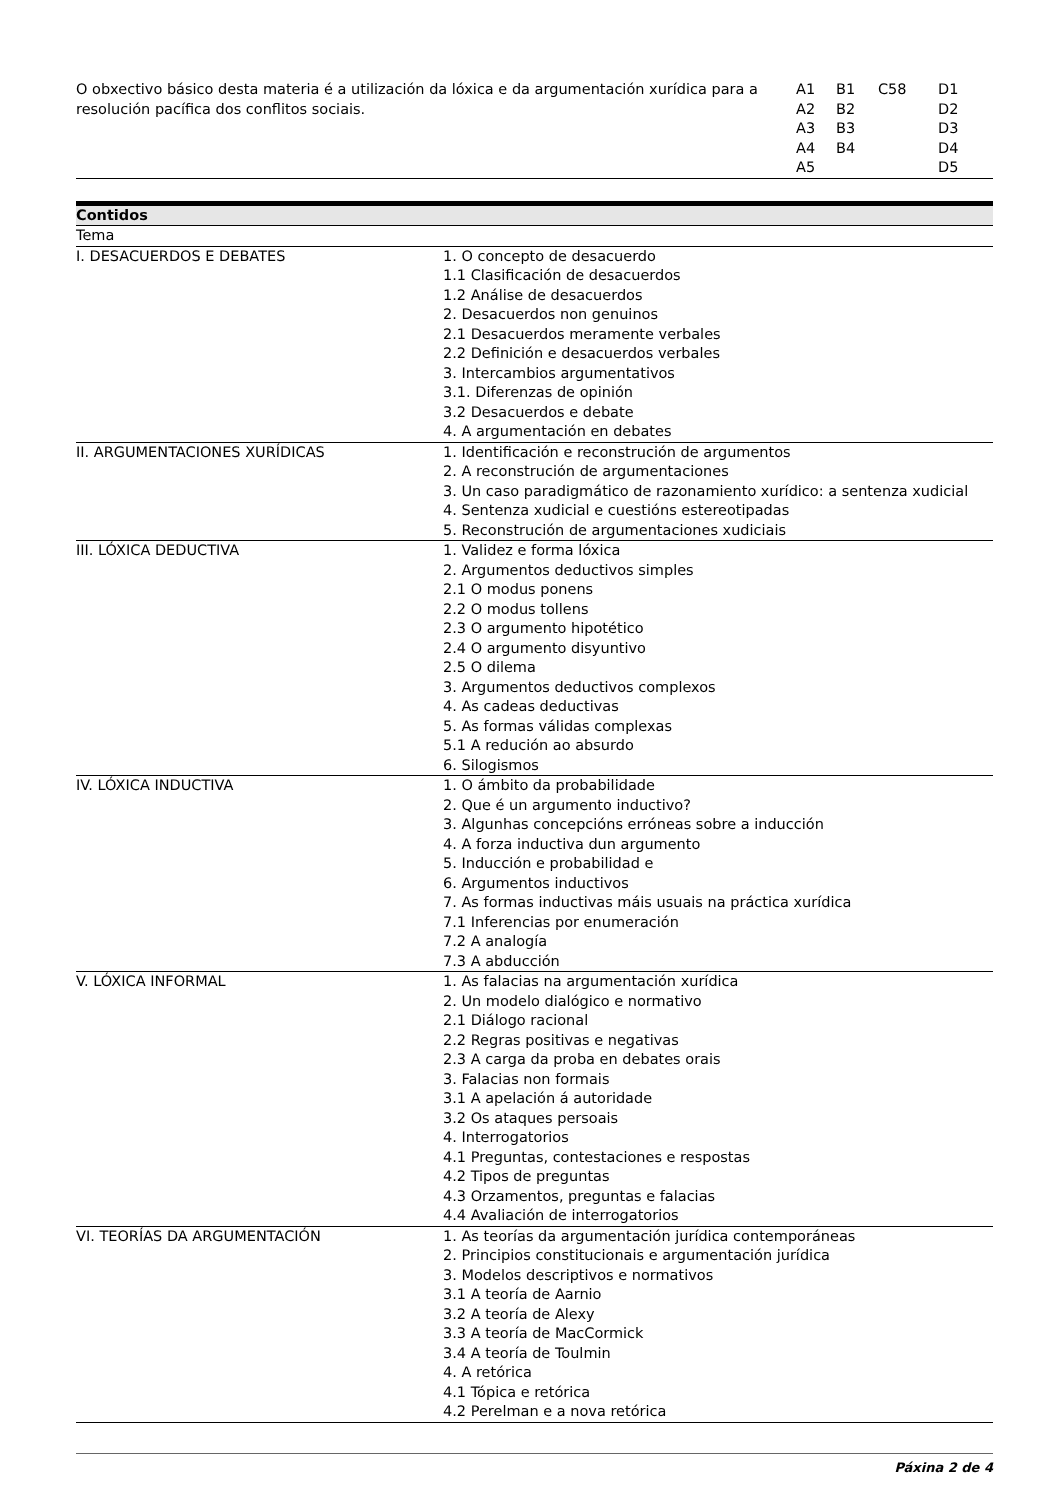| O obxectivo básico desta materia é a utilización da lóxica e da argumentación xurídica para a resolución pacífica dos conflitos sociais. | A1 A2 A3 A4 A5 | B1 B2 B3 B4 | C58 | D1 D2 D3 D4 D5 |
| Contidos | |
| --- | --- |
| Tema | |
| I. DESACUERDOS E DEBATES | 1. O concepto de desacuerdo 1.1 Clasificación de desacuerdos 1.2 Análise de desacuerdos 2. Desacuerdos non genuinos 2.1 Desacuerdos meramente verbales 2.2 Definición e desacuerdos verbales 3. Intercambios argumentativos 3.1. Diferenzas de opinión 3.2 Desacuerdos e debate 4. A argumentación en debates |
| II. ARGUMENTACIONES XURÍDICAS | 1. Identificación e reconstrución de argumentos 2. A reconstrución de argumentaciones 3. Un caso paradigmático de razonamiento xurídico: a sentenza xudicial 4. Sentenza xudicial e cuestións estereotipadas 5. Reconstrución de argumentaciones xudiciais |
| III. LÓXICA DEDUCTIVA | 1. Validez e forma lóxica 2. Argumentos deductivos simples 2.1 O modus ponens 2.2 O modus tollens 2.3 O argumento hipotético 2.4 O argumento disyuntivo 2.5 O dilema 3. Argumentos deductivos complexos 4. As cadeas deductivas 5. As formas válidas complexas 5.1 A redución ao absurdo 6. Silogismos |
| IV. LÓXICA INDUCTIVA | 1. O ámbito da probabilidade 2. Que é un argumento inductivo? 3. Algunhas concepcións erróneas sobre a inducción 4. A forza inductiva dun argumento 5. Inducción e probabilidad e 6. Argumentos inductivos 7. As formas inductivas máis usuais na práctica xurídica 7.1 Inferencias por enumeración 7.2 A analogía 7.3 A abducción |
| V. LÓXICA INFORMAL | 1. As falacias na argumentación xurídica 2. Un modelo dialógico e normativo 2.1 Diálogo racional 2.2 Regras positivas e negativas 2.3 A carga da proba en debates orais 3. Falacias non formais 3.1 A apelación á autoridade 3.2 Os ataques persoais 4. Interrogatorios 4.1 Preguntas, contestaciones e respostas 4.2 Tipos de preguntas 4.3 Orzamentos, preguntas e falacias 4.4 Avaliación de interrogatorios |
| VI. TEORÍAS DA ARGUMENTACIÓN | 1. As teorías da argumentación jurídica contemporáneas 2. Principios constitucionais e argumentación jurídica 3. Modelos descriptivos e normativos 3.1 A teoría de Aarnio 3.2 A teoría de Alexy 3.3 A teoría de MacCormick 3.4 A teoría de Toulmin 4. A retórica 4.1 Tópica e retórica 4.2 Perelman e a nova retórica |
Páxina 2 de 4